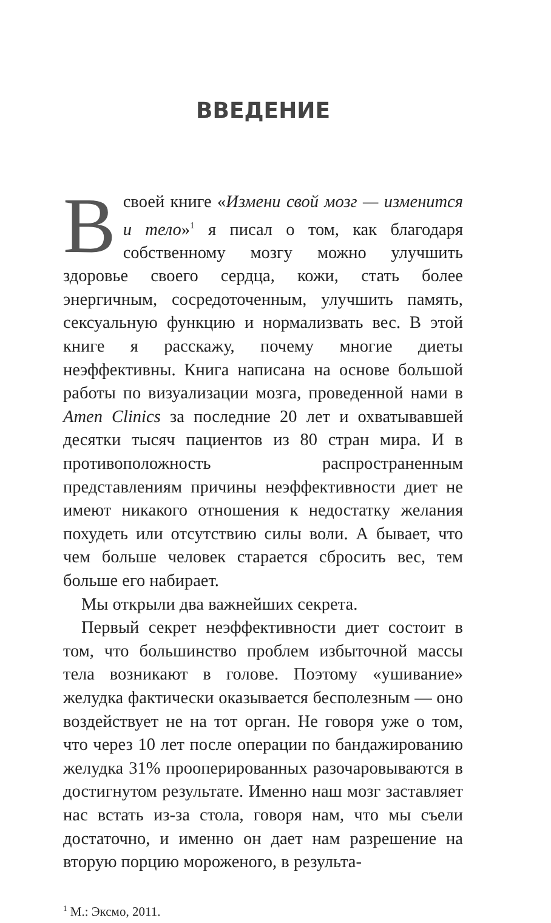ВВЕДЕНИЕ
В своей книге «Измени свой мозг — изменится и тело»<sup>1</sup> я писал о том, как благодаря собственному мозгу можно улучшить здоровье своего сердца, кожи, стать более энергичным, сосредоточенным, улучшить память, сексуальную функцию и нормализвать вес. В этой книге я расскажу, почему многие диеты неэффективны. Книга написана на основе большой работы по визуализации мозга, проведенной нами в Amen Clinics за последние 20 лет и охватывавшей десятки тысяч пациентов из 80 стран мира. И в противоположность распространенным представлениям причины неэффективности диет не имеют никакого отношения к недостатку желания похудеть или отсутствию силы воли. А бывает, что чем больше человек старается сбросить вес, тем больше его набирает.
Мы открыли два важнейших секрета.
Первый секрет неэффективности диет состоит в том, что большинство проблем избыточной массы тела возникают в голове. Поэтому «ушивание» желудка фактически оказывается бесполезным — оно воздействует не на тот орган. Не говоря уже о том, что через 10 лет после операции по бандажированию желудка 31% прооперированных разочаровываются в достигнутом результате. Именно наш мозг заставляет нас встать из-за стола, говоря нам, что мы съели достаточно, и именно он дает нам разрешение на вторую порцию мороженого, в результа-
<sup>1</sup> М.: Эксмо, 2011.